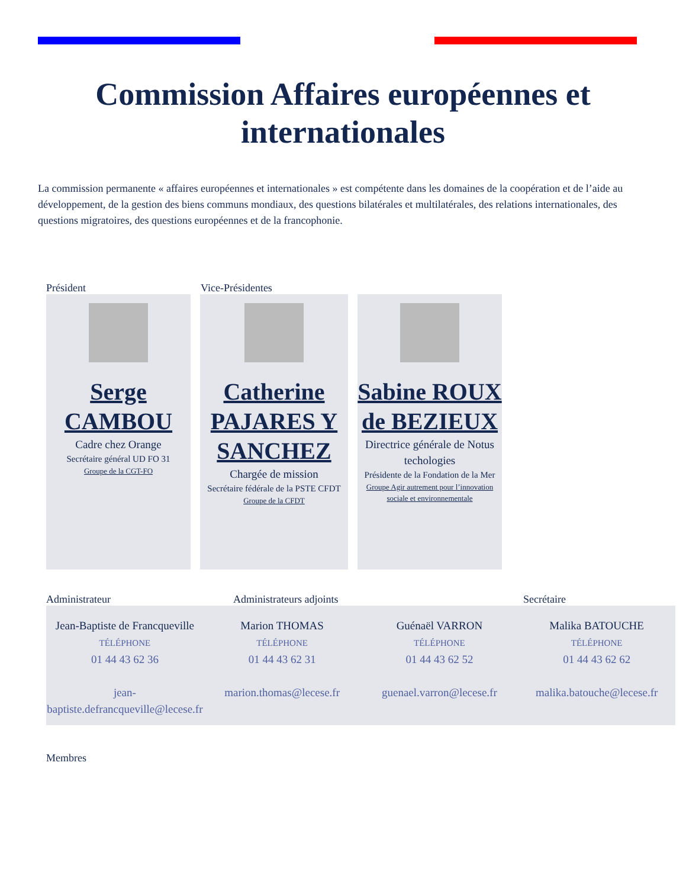Commission Affaires européennes et internationales
La commission permanente « affaires européennes et internationales » est compétente dans les domaines de la coopération et de l’aide au développement, de la gestion des biens communs mondiaux, des questions bilatérales et multilatérales, des relations internationales, des questions migratoires, des questions européennes et de la francophonie.
Président Vice-Présidentes
Serge CAMBOU
Cadre chez Orange
Secrétaire général UD FO 31
Groupe de la CGT-FO
Catherine PAJARES Y SANCHEZ
Chargée de mission
Secrétaire fédérale de la PSTE CFDT
Groupe de la CFDT
Sabine ROUX de BEZIEUX
Directrice générale de Notus techologies
Présidente de la Fondation de la Mer
Groupe Agir autrement pour l’innovation sociale et environnementale
Administrateur Administrateurs adjoints Secrétaire
Jean-Baptiste de Francqueville
TÉLÉPHONE
01 44 43 62 36
jean-baptiste.defrancqueville@lecese.fr
Marion THOMAS
TÉLÉPHONE
01 44 43 62 31
marion.thomas@lecese.fr
Guénaël VARRON
TÉLÉPHONE
01 44 43 62 52
guenael.varron@lecese.fr
Malika BATOUCHE
TÉLÉPHONE
01 44 43 62 62
malika.batouche@lecese.fr
Membres